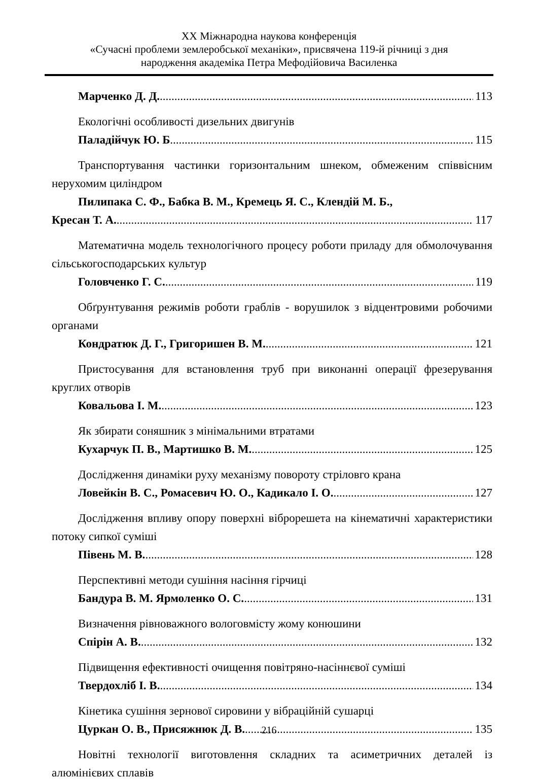XX Міжнародна наукова конференція
«Сучасні проблеми землеробської механіки», присвячена 119-й річниці з дня
народження академіка Петра Мефодійовича Василенка
Марченко Д. Д. 113
Екологічні особливості дизельних двигунів
Паладійчук Ю. Б 115
Транспортування частинки горизонтальним шнеком, обмеженим співвісним нерухомим циліндром
Пилипака С. Ф., Бабка В. М., Кремець Я. С., Клендій М. Б.,
Кресан Т. А. 117
Математична модель технологічного процесу роботи приладу для обмолочування сільськогосподарських культур
Головченко Г. С. 119
Обґрунтування режимів роботи граблів - ворушилок з відцентровими робочими органами
Кондратюк Д. Г., Григоришен В. М. 121
Пристосування для встановлення труб при виконанні операції фрезерування круглих отворів
Ковальова І. М. 123
Як збирати соняшник з мінімальними втратами
Кухарчук П. В., Мартишко В. М. 125
Дослідження динаміки руху механізму повороту стріловго крана
Ловейкін В. С., Ромасевич Ю. О., Кадикало І. О. 127
Дослідження впливу опору поверхні віброрешета на кінематичні характеристики потоку сипкої суміші
Півень М. В. 128
Перспективні методи сушіння насіння гірчиці
Бандура В. М. Ярмоленко О. С. 131
Визначення рівноважного вологовмісту жому конюшини
Спірін А. В. 132
Підвищення ефективності очищення повітряно-насіннєвої суміші
Твердохліб І. В. 134
Кінетика сушіння зернової сировини у вібраційній сушарці
Цуркан О. В., Присяжнюк Д. В.. 135
Новітні технології виготовлення складних та асиметричних деталей із алюмінієвих сплавів
216